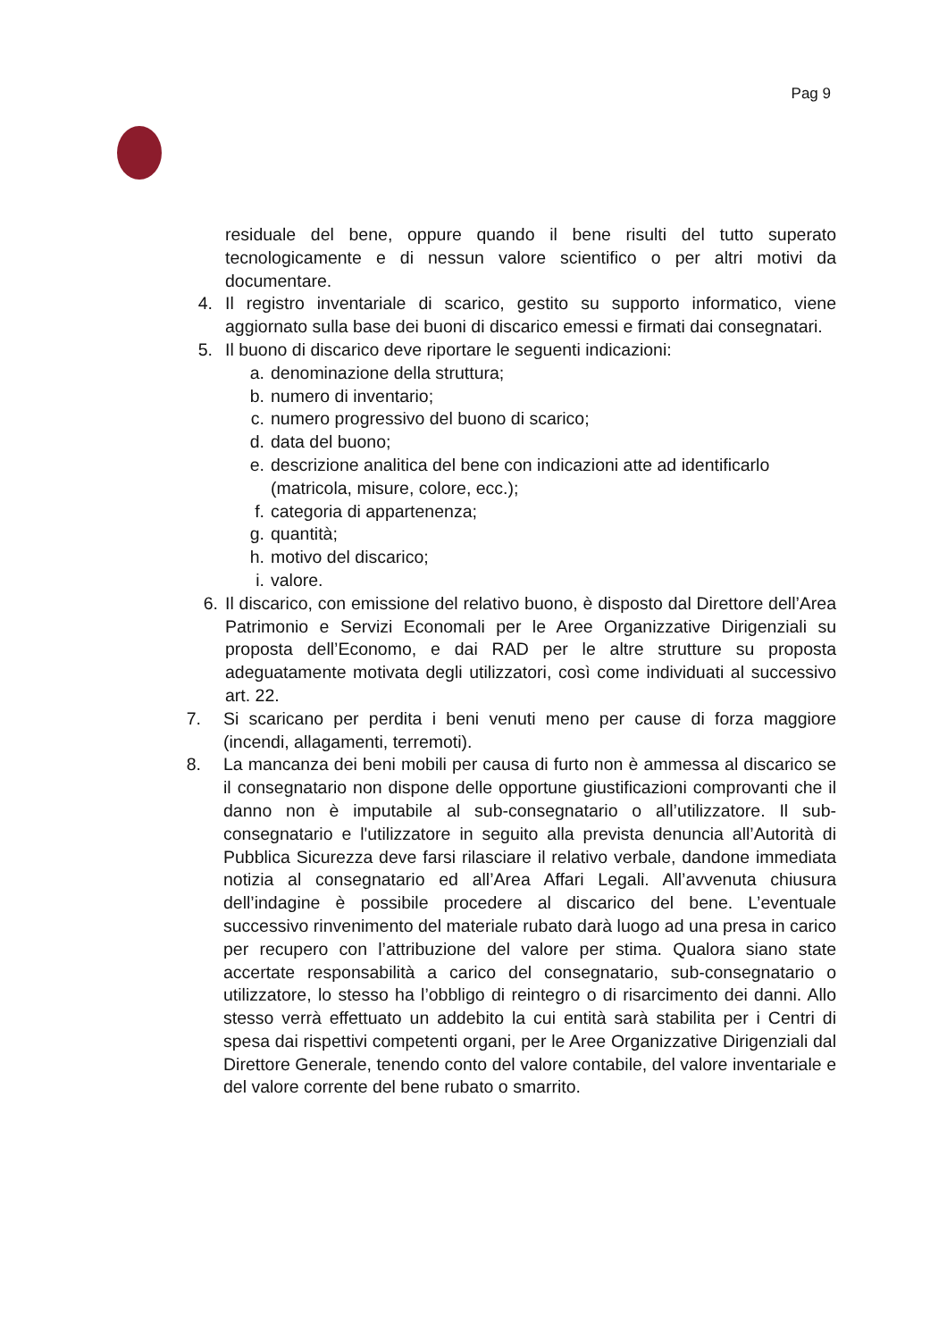Pag 9
residuale del bene, oppure quando il bene risulti del tutto superato tecnologicamente e di nessun valore scientifico o per altri motivi da documentare.
4. Il registro inventariale di scarico, gestito su supporto informatico, viene aggiornato sulla base dei buoni di discarico emessi e firmati dai consegnatari.
5. Il buono di discarico deve riportare le seguenti indicazioni:
a. denominazione della struttura;
b. numero di inventario;
c. numero progressivo del buono di scarico;
d. data del buono;
e. descrizione analitica del bene con indicazioni atte ad identificarlo (matricola, misure, colore, ecc.);
f. categoria di appartenenza;
g. quantità;
h. motivo del discarico;
i. valore.
6. Il discarico, con emissione del relativo buono, è disposto dal Direttore dell’Area Patrimonio e Servizi Economali per le Aree Organizzative Dirigenziali su proposta dell’Economo, e dai RAD per le altre strutture su proposta adeguatamente motivata degli utilizzatori, così come individuati al successivo art. 22.
7. Si scaricano per perdita i beni venuti meno per cause di forza maggiore (incendi, allagamenti, terremoti).
8. La mancanza dei beni mobili per causa di furto non è ammessa al discarico se il consegnatario non dispone delle opportune giustificazioni comprovanti che il danno non è imputabile al sub-consegnatario o all’utilizzatore. Il sub-consegnatario e l'utilizzatore in seguito alla prevista denuncia all’Autorità di Pubblica Sicurezza deve farsi rilasciare il relativo verbale, dandone immediata notizia al consegnatario ed all’Area Affari Legali. All’avvenuta chiusura dell’indagine è possibile procedere al discarico del bene. L’eventuale successivo rinvenimento del materiale rubato darà luogo ad una presa in carico per recupero con l’attribuzione del valore per stima. Qualora siano state accertate responsabilità a carico del consegnatario, sub-consegnatario o utilizzatore, lo stesso ha l’obbligo di reintegro o di risarcimento dei danni. Allo stesso verrà effettuato un addebito la cui entità sarà stabilita per i Centri di spesa dai rispettivi competenti organi, per le Aree Organizzative Dirigenziali dal Direttore Generale, tenendo conto del valore contabile, del valore inventariale e del valore corrente del bene rubato o smarrito.